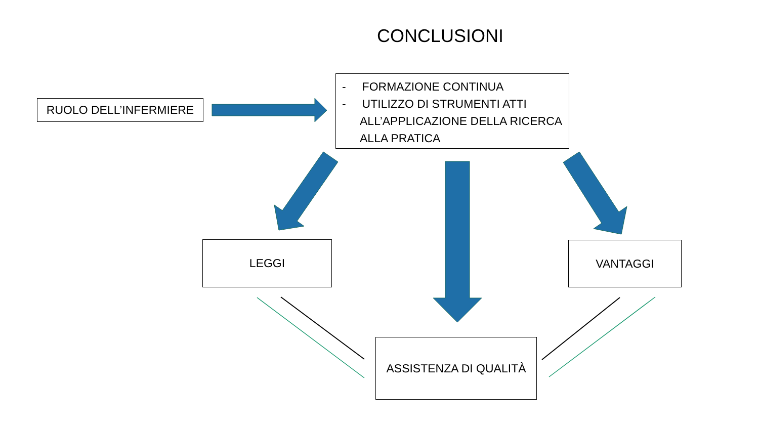CONCLUSIONI
RUOLO DELL’INFERMIERE
- FORMAZIONE CONTINUA
- UTILIZZO DI STRUMENTI ATTI ALL’APPLICAZIONE DELLA RICERCA ALLA PRATICA
LEGGI VANTAGGI
ASSISTENZA DI QUALITÀ